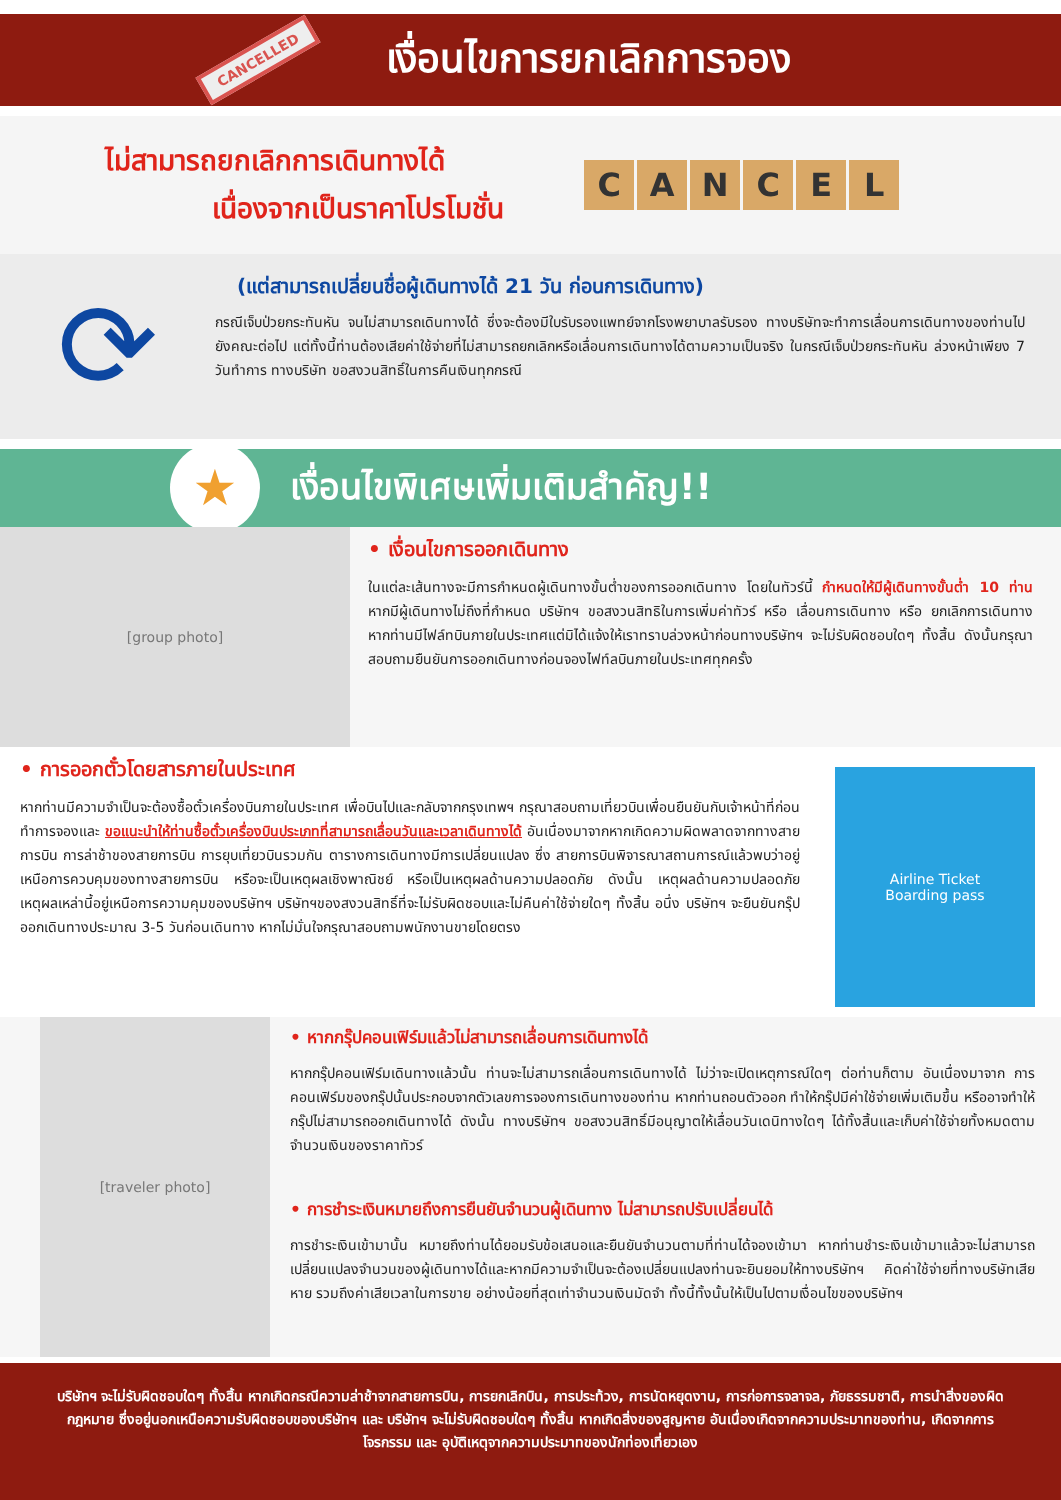CANCELLED
เงื่อนไขการยกเลิกการจอง
ไม่สามารถยกเลิกการเดินทางได้
เนื่องจากเป็นราคาโปรโมชั่น
CANCEL
⟳
(แต่สามารถเปลี่ยนชื่อผู้เดินทางได้ 21 วัน ก่อนการเดินทาง)
กรณีเจ็บป่วยกระทันหัน จนไม่สามารถเดินทางได้ ซึ่งจะต้องมีใบรับรองแพทย์จากโรงพยาบาลรับรอง ทางบริษัทจะทำการเลื่อนการเดินทางของท่านไปยังคณะต่อไป แต่ทั้งนี้ท่านต้องเสียค่าใช้จ่ายที่ไม่สามารถยกเลิกหรือเลื่อนการเดินทางได้ตามความเป็นจริง ในกรณีเจ็บป่วยกระทันหัน ล่วงหน้าเพียง 7 วันทำการ ทางบริษัท ขอสงวนสิทธิ์ในการคืนเงินทุกกรณี
★
เงื่อนไขพิเศษเพิ่มเติมสำคัญ!!
[group photo]
• เงื่อนไขการออกเดินทาง
ในแต่ละเส้นทางจะมีการกำหนดผู้เดินทางขั้นต่ำของการออกเดินทาง โดยในทัวร์นี้ กำหนดให้มีผู้เดินทางขั้นต่ำ 10 ท่าน หากมีผู้เดินทางไม่ถึงที่กำหนด บริษัทฯ ขอสงวนสิทธิในการเพิ่มค่าทัวร์ หรือ เลื่อนการเดินทาง หรือ ยกเลิกการเดินทาง หากท่านมีไฟล์ทบินภายในประเทศแต่มิได้แจ้งให้เราทราบล่วงหน้าก่อนทางบริษัทฯ จะไม่รับผิดชอบใดๆ ทั้งสิ้น ดังนั้นกรุณาสอบถามยืนยันการออกเดินทางก่อนจองไฟท์ลบินภายในประเทศทุกครั้ง
• การออกตั๋วโดยสารภายในประเทศ
หากท่านมีความจำเป็นจะต้องซื้อตั๋วเครื่องบินภายในประเทศ เพื่อบินไปและกลับจากกรุงเทพฯ กรุณาสอบถามเที่ยวบินเพื่อนยืนยันกับเจ้าหน้าที่ก่อนทำการจองและ ขอแนะนำให้ท่านซื้อตั๋วเครื่องบินประเภทที่สามารถเลื่อนวันและเวลาเดินทางได้ อันเนื่องมาจากหากเกิดความผิดพลาดจากทางสายการบิน การล่าช้าของสายการบิน การยุบเที่ยวบินรวมกัน ตารางการเดินทางมีการเปลี่ยนแปลง ซึ่ง สายการบินพิจารณาสถานการณ์แล้วพบว่าอยู่เหนือการควบคุมของทางสายการบิน หรือจะเป็นเหตุผลเชิงพาณิชย์ หรือเป็นเหตุผลด้านความปลอดภัย ดังนั้น เหตุผลด้านความปลอดภัย เหตุผลเหล่านี้อยู่เหนือการความคุมของบริษัทฯ บริษัทฯของสงวนสิทธิ์ที่จะไม่รับผิดชอบและไม่คืนค่าใช้จ่ายใดๆ ทั้งสิ้น อนึ่ง บริษัทฯ จะยืนยันกรุ๊ปออกเดินทางประมาณ 3-5 วันก่อนเดินทาง หากไม่มั่นใจกรุณาสอบถามพนักงานขายโดยตรง
Airline Ticket
Boarding pass
[traveler photo]
• หากกรุ๊ปคอนเฟิร์มแล้วไม่สามารถเลื่อนการเดินทางได้
หากกรุ๊ปคอนเฟิร์มเดินทางแล้วนั้น ท่านจะไม่สามารถเลื่อนการเดินทางได้ ไม่ว่าจะเปิดเหตุการณ์ใดๆ ต่อท่านก็ตาม อันเนื่องมาจาก การคอนเฟิร์มของกรุ๊ปนั้นประกอบจากตัวเลขการจองการเดินทางของท่าน หากท่านถอนตัวออก ทำให้กรุ๊ปมีค่าใช้จ่ายเพิ่มเติมขึ้น หรืออาจทำให้กรุ๊ปไม่สามารถออกเดินทางได้ ดังนั้น ทางบริษัทฯ ขอสงวนสิทธิ์มีอนุญาตให้เลื่อนวันเดนิทางใดๆ ได้ทั้งสิ้นและเก็บค่าใช้จ่ายทั้งหมดตามจำนวนเงินของราคาทัวร์
• การชำระเงินหมายถึงการยืนยันจำนวนผู้เดินทาง ไม่สามารถปรับเปลี่ยนได้
การชำระเงินเข้ามานั้น หมายถึงท่านได้ยอมรับข้อเสนอและยืนยันจำนวนตามที่ท่านได้จองเข้ามา หากท่านชำระเงินเข้ามาแล้วจะไม่สามารถเปลี่ยนแปลงจำนวนของผู้เดินทางได้และหากมีความจำเป็นจะต้องเปลี่ยนแปลงท่านจะยินยอมให้ทางบริษัทฯ คิดค่าใช้จ่ายที่ทางบริษัทเสียหาย รวมถึงค่าเสียเวลาในการขาย อย่างน้อยที่สุดเท่าจำนวนเงินมัดจำ ทั้งนี้ทั้งนั้นให้เป็นไปตามเงื่อนไขของบริษัทฯ
บริษัทฯ จะไม่รับผิดชอบใดๆ ทั้งสิ้น หากเกิดกรณีความล่าช้าจากสายการบิน, การยกเลิกบิน, การประท้วง, การนัดหยุดงาน, การก่อการจลาจล, ภัยธรรมชาติ, การนำสิ่งของผิดกฎหมาย ซึ่งอยู่นอกเหนือความรับผิดชอบของบริษัทฯ และ บริษัทฯ จะไม่รับผิดชอบใดๆ ทั้งสิ้น หากเกิดสิ่งของสูญหาย อันเนื่องเกิดจากความประมาทของท่าน, เกิดจากการโจรกรรม และ อุบัติเหตุจากความประมาทของนักท่องเที่ยวเอง